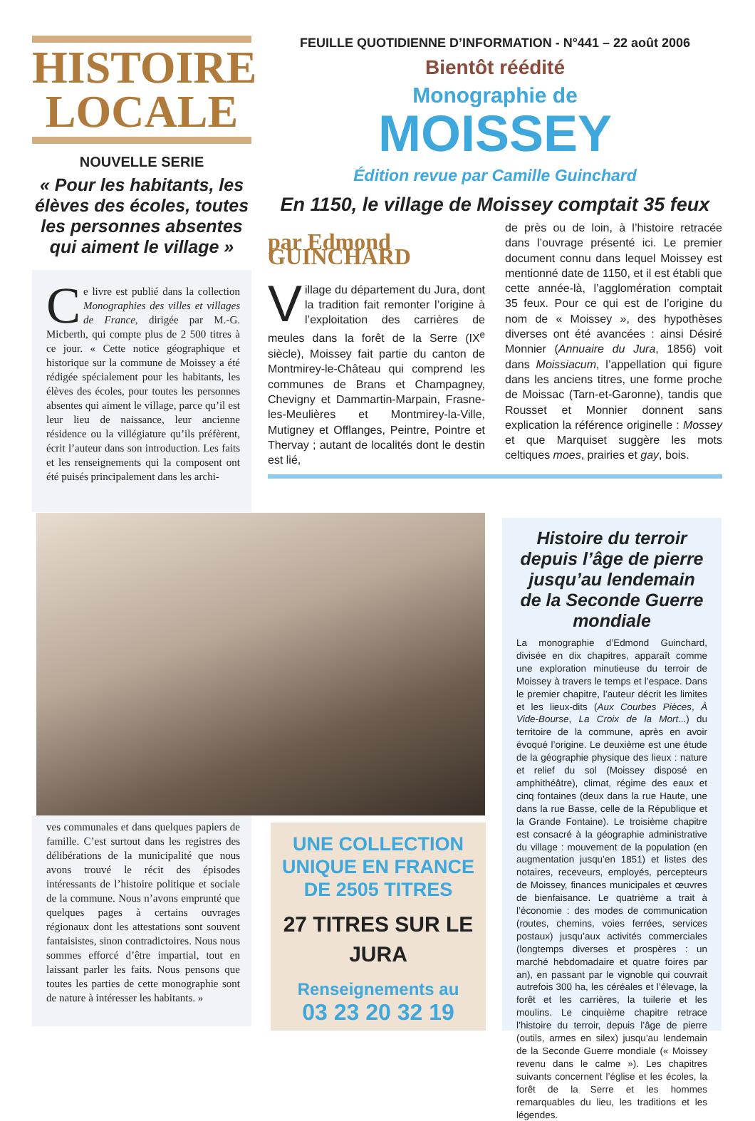HISTOIRE
LOCALE
NOUVELLE SERIE
« Pour les habitants, les élèves des écoles, toutes les personnes absentes qui aiment le village »
Ce livre est publié dans la collection Monographies des villes et villages de France, dirigée par M.-G. Micberth, qui compte plus de 2 500 titres à ce jour. « Cette notice géographique et historique sur la commune de Moissey a été rédigée spécialement pour les habitants, les élèves des écoles, pour toutes les personnes absentes qui aiment le village, parce qu’il est leur lieu de naissance, leur ancienne résidence ou la villégiature qu’ils préfèrent, écrit l’auteur dans son introduction. Les faits et les renseignements qui la composent ont été puisés principalement dans les archi-
FEUILLE QUOTIDIENNE D’INFORMATION - N°441 – 22 août 2006
Bientôt réédité
Monographie de
MOISSEY
Édition revue par Camille Guinchard
En 1150, le village de Moissey comptait 35 feux
par Edmond GUINCHARD
Village du département du Jura, dont la tradition fait remonter l’origine à l’exploitation des carrières de meules dans la forêt de la Serre (IX<sup>e</sup> siècle), Moissey fait partie du canton de Montmirey-le-Château qui comprend les communes de Brans et Champagney, Chevigny et Dammartin-Marpain, Frasne-les-Meulières et Montmirey-la-Ville, Mutigney et Offlanges, Peintre, Pointre et Thervay ; autant de localités dont le destin est lié,
de près ou de loin, à l’histoire retracée dans l’ouvrage présenté ici. Le premier document connu dans lequel Moissey est mentionné date de 1150, et il est établi que cette année-là, l’agglomération comptait 35 feux. Pour ce qui est de l’origine du nom de « Moissey », des hypothèses diverses ont été avancées : ainsi Désiré Monnier (Annuaire du Jura, 1856) voit dans Moissiacum, l’appellation qui figure dans les anciens titres, une forme proche de Moissac (Tarn-et-Garonne), tandis que Rousset et Monnier donnent sans explication la référence originelle : Mossey et que Marquiset suggère les mots celtiques moes, prairies et gay, bois.
ves communales et dans quelques papiers de famille. C’est surtout dans les registres des délibérations de la municipalité que nous avons trouvé le récit des épisodes intéressants de l’histoire politique et sociale de la commune. Nous n’avons emprunté que quelques pages à certains ouvrages régionaux dont les attestations sont souvent fantaisistes, sinon contradictoires. Nous nous sommes efforcé d’être impartial, tout en laissant parler les faits. Nous pensons que toutes les parties de cette monographie sont de nature à intéresser les habitants. »
UNE COLLECTION UNIQUE EN FRANCE DE 2505 TITRES
27 TITRES SUR LE JURA
Renseignements au
03 23 20 32 19
Histoire du terroir depuis l’âge de pierre jusqu’au lendemain de la Seconde Guerre mondiale
La monographie d’Edmond Guinchard, divisée en dix chapitres, apparaît comme une exploration minutieuse du terroir de Moissey à travers le temps et l’espace. Dans le premier chapitre, l’auteur décrit les limites et les lieux-dits (Aux Courbes Pièces, À Vide-Bourse, La Croix de la Mort...) du territoire de la commune, après en avoir évoqué l’origine. Le deuxième est une étude de la géographie physique des lieux : nature et relief du sol (Moissey disposé en amphithéâtre), climat, régime des eaux et cinq fontaines (deux dans la rue Haute, une dans la rue Basse, celle de la République et la Grande Fontaine). Le troisième chapitre est consacré à la géographie administrative du village : mouvement de la population (en augmentation jusqu’en 1851) et listes des notaires, receveurs, employés, percepteurs de Moissey, finances municipales et œuvres de bienfaisance. Le quatrième a trait à l’économie : des modes de communication (routes, chemins, voies ferrées, services postaux) jusqu’aux activités commerciales (longtemps diverses et prospères : un marché hebdomadaire et quatre foires par an), en passant par le vignoble qui couvrait autrefois 300 ha, les céréales et l’élevage, la forêt et les carrières, la tuilerie et les moulins. Le cinquième chapitre retrace l’histoire du terroir, depuis l’âge de pierre (outils, armes en silex) jusqu’au lendemain de la Seconde Guerre mondiale (« Moissey revenu dans le calme »). Les chapitres suivants concernent l’église et les écoles, la forêt de la Serre et les hommes remarquables du lieu, les traditions et les légendes.